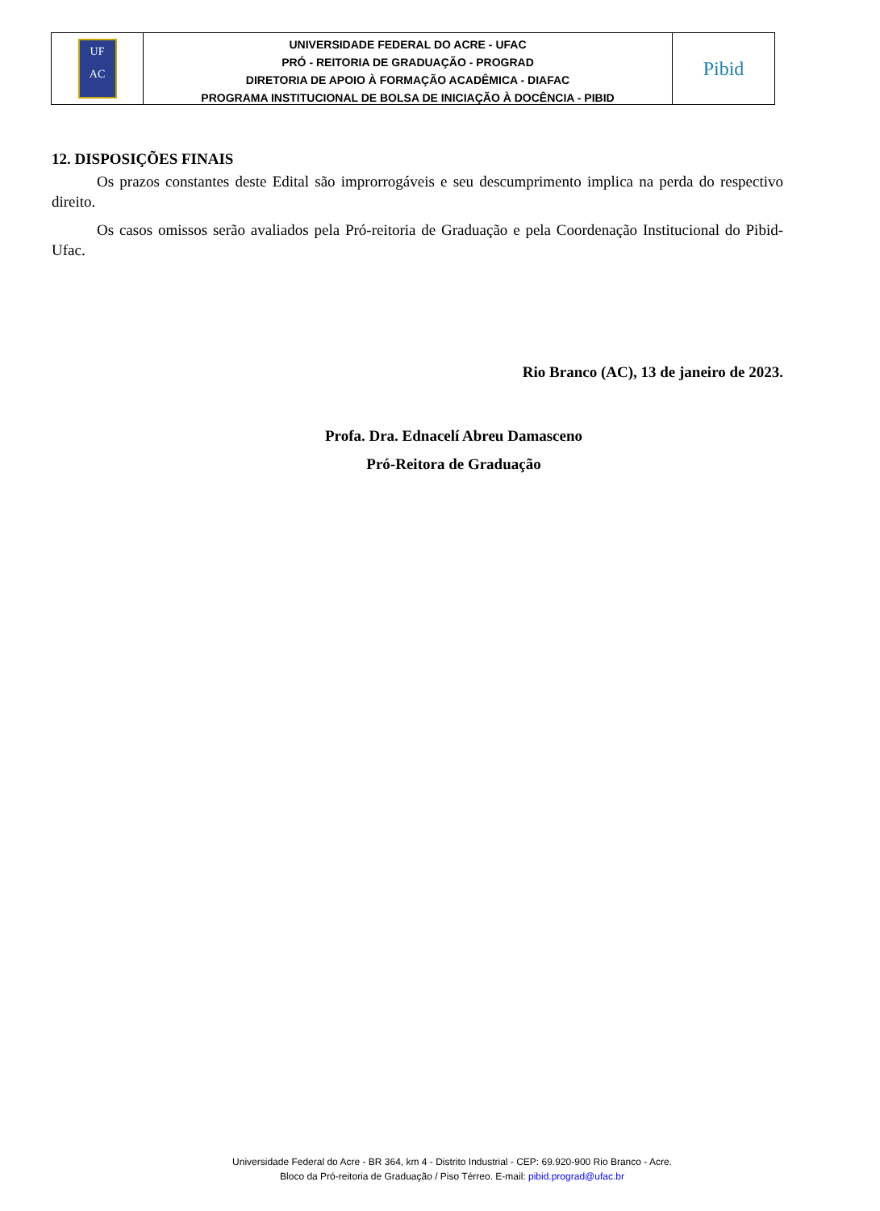UF
AC
UNIVERSIDADE FEDERAL DO ACRE - UFAC
PRÓ - REITORIA DE GRADUAÇÃO - PROGRAD
DIRETORIA DE APOIO À FORMAÇÃO ACADÊMICA - DIAFAC
PROGRAMA INSTITUCIONAL DE BOLSA DE INICIAÇÃO À DOCÊNCIA - PIBID
Pibid
12. DISPOSIÇÕES FINAIS
Os prazos constantes deste Edital são improrrogáveis e seu descumprimento implica na perda do respectivo direito.
Os casos omissos serão avaliados pela Pró-reitoria de Graduação e pela Coordenação Institucional do Pibid-Ufac.
Rio Branco (AC), 13 de janeiro de 2023.
Profa. Dra. Ednacelí Abreu Damasceno
Pró-Reitora de Graduação
Universidade Federal do Acre - BR 364, km 4 - Distrito Industrial - CEP: 69.920-900 Rio Branco - Acre.
Bloco da Pró-reitoria de Graduação / Piso Térreo. E-mail: pibid.prograd@ufac.br